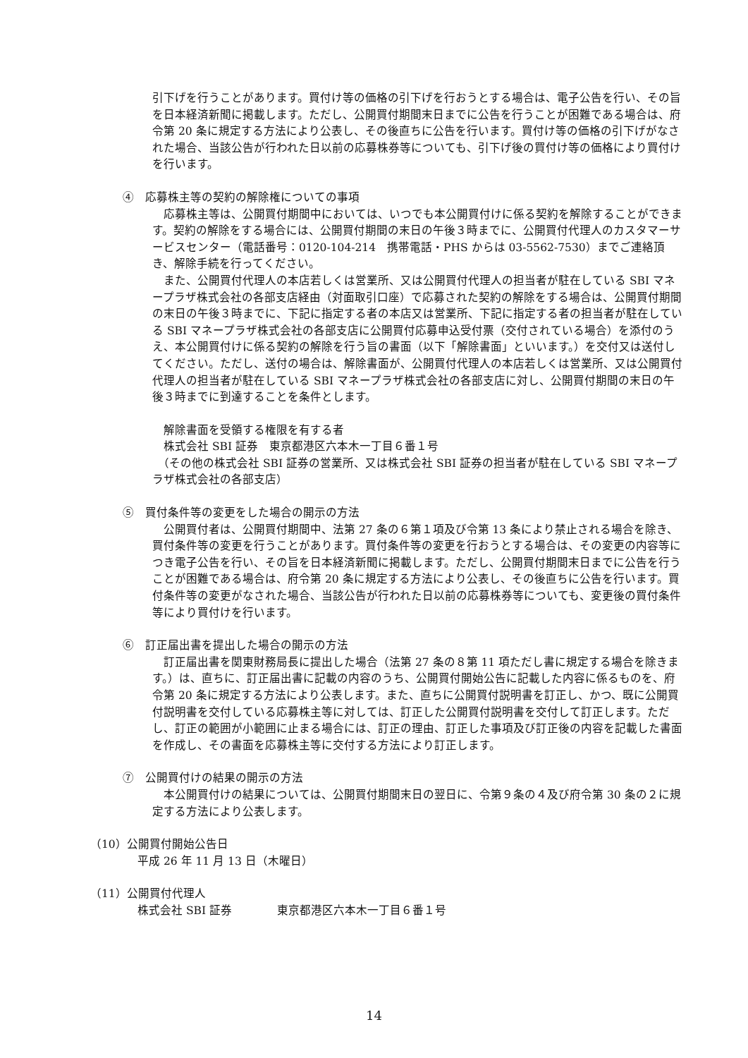引下げを行うことがあります。買付け等の価格の引下げを行おうとする場合は、電子公告を行い、その旨を日本経済新聞に掲載します。ただし、公開買付期間末日までに公告を行うことが困難である場合は、府令第 20 条に規定する方法により公表し、その後直ちに公告を行います。買付け等の価格の引下げがなされた場合、当該公告が行われた日以前の応募株券等についても、引下げ後の買付け等の価格により買付けを行います。
④　応募株主等の契約の解除権についての事項
　応募株主等は、公開買付期間中においては、いつでも本公開買付けに係る契約を解除することができます。契約の解除をする場合には、公開買付期間の末日の午後３時までに、公開買付代理人のカスタマーサービスセンター（電話番号：0120-104-214　携帯電話・PHS からは 03-5562-7530）までご連絡頂き、解除手続を行ってください。
　また、公開買付代理人の本店若しくは営業所、又は公開買付代理人の担当者が駐在している SBI マネープラザ株式会社の各部支店経由（対面取引口座）で応募された契約の解除をする場合は、公開買付期間の末日の午後３時までに、下記に指定する者の本店又は営業所、下記に指定する者の担当者が駐在している SBI マネープラザ株式会社の各部支店に公開買付応募申込受付票（交付されている場合）を添付のうえ、本公開買付けに係る契約の解除を行う旨の書面（以下「解除書面」といいます。）を交付又は送付してください。ただし、送付の場合は、解除書面が、公開買付代理人の本店若しくは営業所、又は公開買付代理人の担当者が駐在している SBI マネープラザ株式会社の各部支店に対し、公開買付期間の末日の午後３時までに到達することを条件とします。
　解除書面を受領する権限を有する者
　株式会社 SBI 証券　東京都港区六本木一丁目６番１号
　（その他の株式会社 SBI 証券の営業所、又は株式会社 SBI 証券の担当者が駐在している SBI マネープラザ株式会社の各部支店）
⑤　買付条件等の変更をした場合の開示の方法
　公開買付者は、公開買付期間中、法第 27 条の６第１項及び令第 13 条により禁止される場合を除き、買付条件等の変更を行うことがあります。買付条件等の変更を行おうとする場合は、その変更の内容等につき電子公告を行い、その旨を日本経済新聞に掲載します。ただし、公開買付期間末日までに公告を行うことが困難である場合は、府令第 20 条に規定する方法により公表し、その後直ちに公告を行います。買付条件等の変更がなされた場合、当該公告が行われた日以前の応募株券等についても、変更後の買付条件等により買付けを行います。
⑥　訂正届出書を提出した場合の開示の方法
　訂正届出書を関東財務局長に提出した場合（法第 27 条の８第 11 項ただし書に規定する場合を除きます。）は、直ちに、訂正届出書に記載の内容のうち、公開買付開始公告に記載した内容に係るものを、府令第 20 条に規定する方法により公表します。また、直ちに公開買付説明書を訂正し、かつ、既に公開買付説明書を交付している応募株主等に対しては、訂正した公開買付説明書を交付して訂正します。ただし、訂正の範囲が小範囲に止まる場合には、訂正の理由、訂正した事項及び訂正後の内容を記載した書面を作成し、その書面を応募株主等に交付する方法により訂正します。
⑦　公開買付けの結果の開示の方法
　本公開買付けの結果については、公開買付期間末日の翌日に、令第９条の４及び府令第 30 条の２に規定する方法により公表します。
（10）公開買付開始公告日
平成 26 年 11 月 13 日（木曜日）
（11）公開買付代理人
株式会社 SBI 証券　　　　東京都港区六本木一丁目６番１号
14